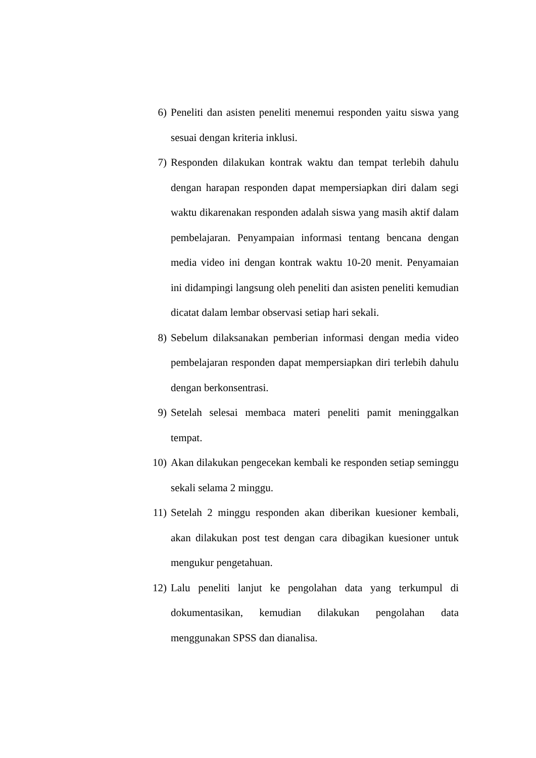6) Peneliti dan asisten peneliti menemui responden yaitu siswa yang sesuai dengan kriteria inklusi.
7) Responden dilakukan kontrak waktu dan tempat terlebih dahulu dengan harapan responden dapat mempersiapkan diri dalam segi waktu dikarenakan responden adalah siswa yang masih aktif dalam pembelajaran. Penyampaian informasi tentang bencana dengan media video ini dengan kontrak waktu 10-20 menit. Penyamaian ini didampingi langsung oleh peneliti dan asisten peneliti kemudian dicatat dalam lembar observasi setiap hari sekali.
8) Sebelum dilaksanakan pemberian informasi dengan media video pembelajaran responden dapat mempersiapkan diri terlebih dahulu dengan berkonsentrasi.
9) Setelah selesai membaca materi peneliti pamit meninggalkan tempat.
10) Akan dilakukan pengecekan kembali ke responden setiap seminggu sekali selama 2 minggu.
11) Setelah 2 minggu responden akan diberikan kuesioner kembali, akan dilakukan post test dengan cara dibagikan kuesioner untuk mengukur pengetahuan.
12) Lalu peneliti lanjut ke pengolahan data yang terkumpul di dokumentasikan, kemudian dilakukan pengolahan data menggunakan SPSS dan dianalisa.